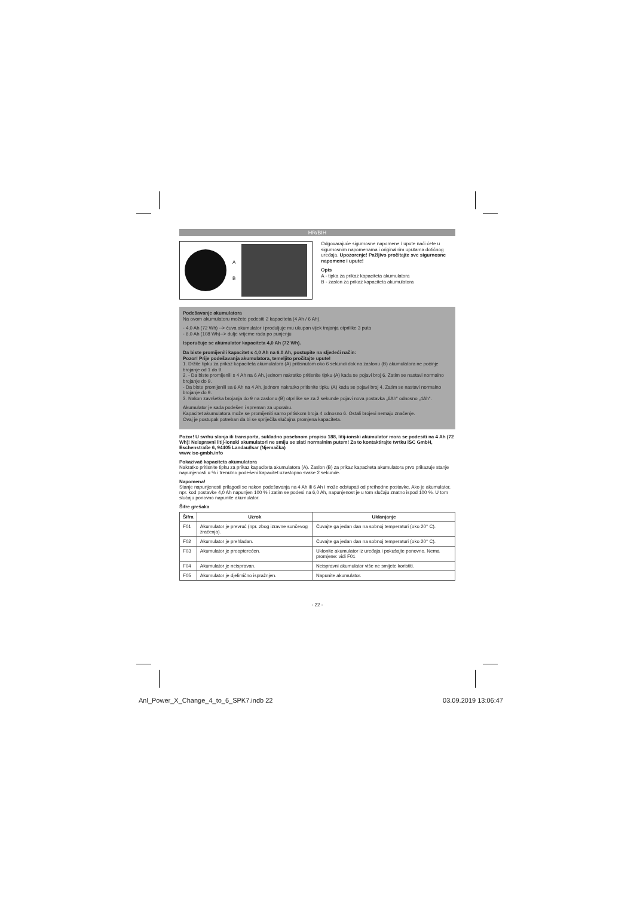HR/BIH
A
B
Odgovarajuće sigurnosne napomene / upute naći ćete u sigurnosnim napomenama i originalnim uputama dotičnog uređaja. Upozorenje! Pažljivo pročitajte sve sigurnosne napomene i upute!
Opis
A - tipka za prikaz kapaciteta akumulatora
B - zaslon za prikaz kapaciteta akumulatora
Podešavanje akumulatora
Na ovom akumulatoru možete podesiti 2 kapaciteta (4 Ah / 6 Ah).
- 4,0 Ah (72 Wh) --> čuva akumulator i produljuje mu ukupan vijek trajanja otprilike 3 puta
- 6,0 Ah (108 Wh)--> dulje vrijeme rada po punjenju
Isporučuje se akumulator kapaciteta 4,0 Ah (72 Wh).
Da biste promijenili kapacitet s 4,0 Ah na 6.0 Ah, postupite na sljedeći način:
Pozor! Prije podešavanja akumulatora, temeljito pročitajte upute!
1. Držite tipku za prikaz kapaciteta akumulatora (A) pritisnutom oko 6 sekundi dok na zaslonu (B) akumulatora ne počinje brojanje od 1 do 9.
2. - Da biste promijenili s 4 Ah na 6 Ah, jednom nakratko pritisnite tipku (A) kada se pojavi broj 6. Zatim se nastavi normalno brojanje do 9.
- Da biste promijenili sa 6 Ah na 4 Ah, jednom nakratko pritisnite tipku (A) kada se pojavi broj 4. Zatim se nastavi normalno brojanje do 9.
3. Nakon završetka brojanja do 9 na zaslonu (B) otprilike se za 2 sekunde pojavi nova postavka „6Ah“ odnosno „4Ah“.
Akumulator je sada podešen i spreman za uporabu.
Kapacitet akumulatora može se promijeniti samo pritiskom broja 4 odnosno 6. Ostali brojevi nemaju značenje.
Ovaj je postupak potreban da bi se spriječila slučajna promjena kapaciteta.
Pozor! U svrhu slanja ili transporta, sukladno posebnom propisu 188, litij-ionski akumulator mora se podesiti na 4 Ah (72 Wh)! Neispravni litij-ionski akumulatori ne smiju se slati normalnim putem! Za to kontaktirajte tvrtku iSC GmbH, Eschenstraße 6, 94405 Landau/Isar (Njemačka)
www.isc-gmbh.info
Pokazivač kapaciteta akumulatora
Nakratko pritisnite tipku za prikaz kapaciteta akumulatora (A). Zaslon (B) za prikaz kapaciteta akumulatora prvo prikazuje stanje napunjenosti u % i trenutno podešeni kapacitet uzastopno svake 2 sekunde.
Napomena!
Stanje napunjenosti prilagodi se nakon podešavanja na 4 Ah ili 6 Ah i može odstupati od prethodne postavke. Ako je akumulator, npr. kod postavke 4,0 Ah napunjen 100 % i zatim se podesi na 6,0 Ah, napunjenost je u tom slučaju znatno ispod 100 %. U tom slučaju ponovno napunite akumulator.
Šifre grešaka
| Šifra | Uzrok | Uklanjanje |
| --- | --- | --- |
| F01 | Akumulator je prevruć (npr. zbog izravne sunčevog zračenja). | Čuvajte ga jedan dan na sobnoj temperaturi (oko 20° C). |
| F02 | Akumulator je prehladan. | Čuvajte ga jedan dan na sobnoj temperaturi (oko 20° C). |
| F03 | Akumulator je preopterećen. | Uklonite akumulator iz uređaja i pokušajte ponovno. Nema promjene: vidi F01 |
| F04 | Akumulator je neispravan. | Neispravni akumulator više ne smijete koristiti. |
| F05 | Akumulator je djelimično ispražnjen. | Napunite akumulator. |
- 22 -
Anl_Power_X_Change_4_to_6_SPK7.indb 22 03.09.2019 13:06:47